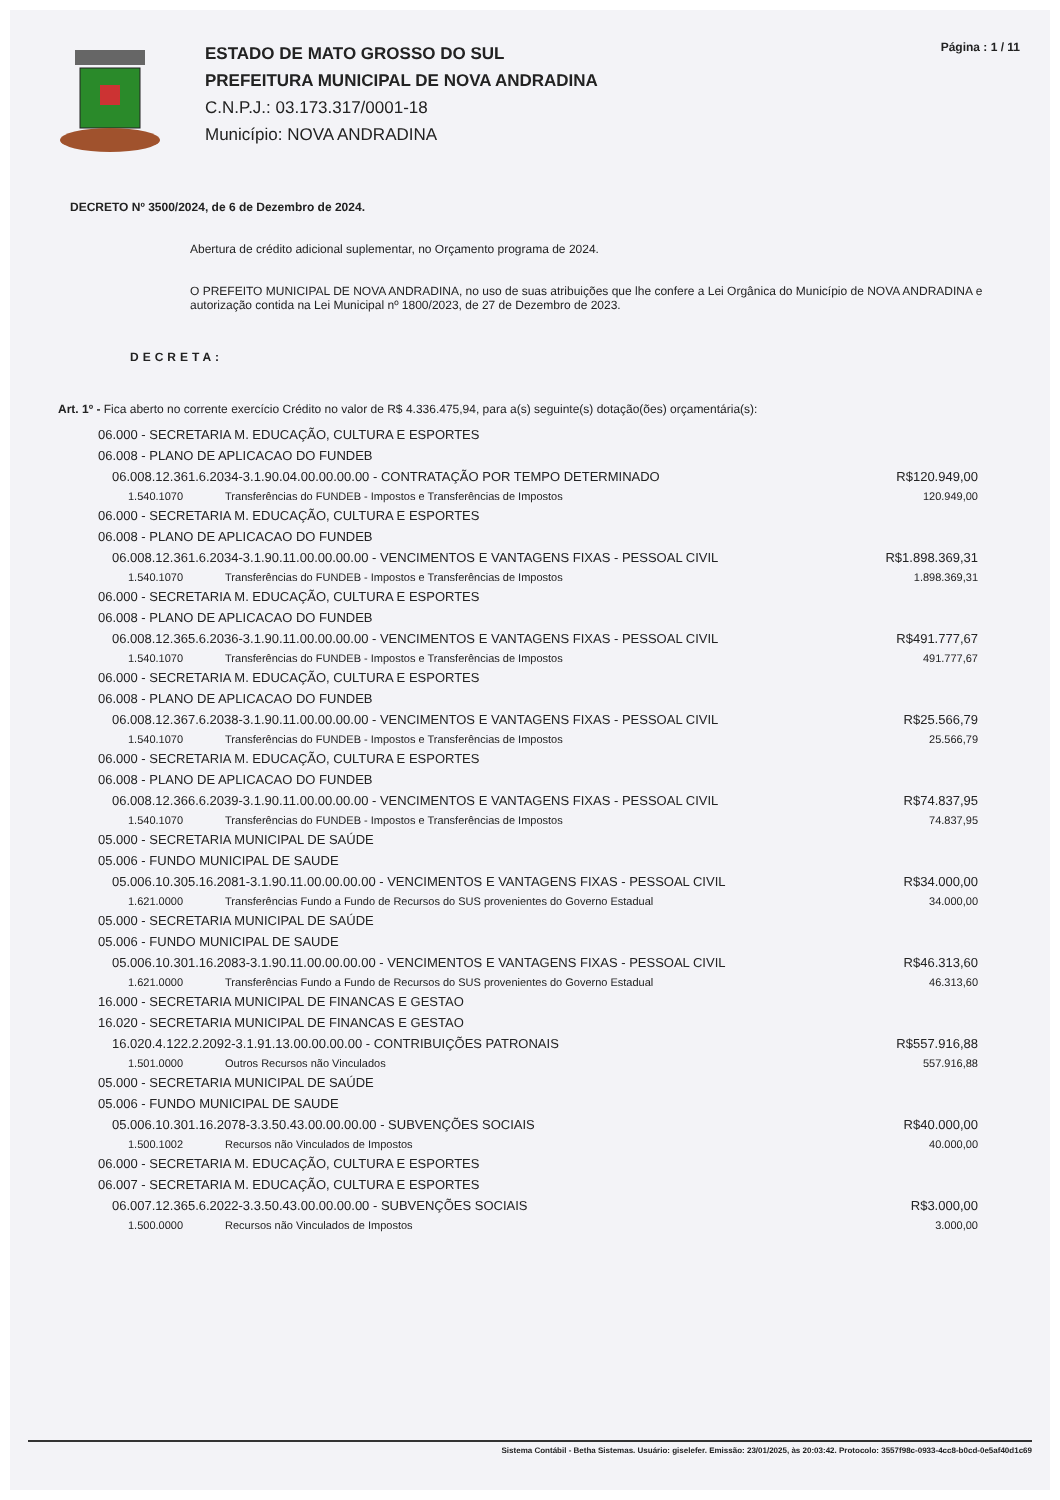ESTADO DE MATO GROSSO DO SUL
PREFEITURA MUNICIPAL DE NOVA ANDRADINA
C.N.P.J.: 03.173.317/0001-18
Município: NOVA ANDRADINA
Página : 1 / 11
DECRETO Nº 3500/2024, de 6 de Dezembro de 2024.
Abertura de crédito adicional suplementar, no Orçamento programa de 2024.
O PREFEITO MUNICIPAL DE NOVA ANDRADINA, no uso de suas atribuições que lhe confere a Lei Orgânica do Município de NOVA ANDRADINA e autorização contida na Lei Municipal nº 1800/2023, de 27 de Dezembro de 2023.
DECRETA:
Art. 1º - Fica aberto no corrente exercício Crédito no valor de R$ 4.336.475,94, para a(s) seguinte(s) dotação(ões) orçamentária(s):
| 06.000 - SECRETARIA M. EDUCAÇÃO, CULTURA E ESPORTES | | |
| 06.008 - PLANO DE APLICACAO DO FUNDEB | | |
| 06.008.12.361.6.2034-3.1.90.04.00.00.00.00 - CONTRATAÇÃO POR TEMPO DETERMINADO | | R$120.949,00 |
| 1.540.1070 | Transferências do FUNDEB - Impostos e Transferências de Impostos | 120.949,00 |
| 06.000 - SECRETARIA M. EDUCAÇÃO, CULTURA E ESPORTES | | |
| 06.008 - PLANO DE APLICACAO DO FUNDEB | | |
| 06.008.12.361.6.2034-3.1.90.11.00.00.00.00 - VENCIMENTOS E VANTAGENS FIXAS - PESSOAL CIVIL | | R$1.898.369,31 |
| 1.540.1070 | Transferências do FUNDEB - Impostos e Transferências de Impostos | 1.898.369,31 |
| 06.000 - SECRETARIA M. EDUCAÇÃO, CULTURA E ESPORTES | | |
| 06.008 - PLANO DE APLICACAO DO FUNDEB | | |
| 06.008.12.365.6.2036-3.1.90.11.00.00.00.00 - VENCIMENTOS E VANTAGENS FIXAS - PESSOAL CIVIL | | R$491.777,67 |
| 1.540.1070 | Transferências do FUNDEB - Impostos e Transferências de Impostos | 491.777,67 |
| 06.000 - SECRETARIA M. EDUCAÇÃO, CULTURA E ESPORTES | | |
| 06.008 - PLANO DE APLICACAO DO FUNDEB | | |
| 06.008.12.367.6.2038-3.1.90.11.00.00.00.00 - VENCIMENTOS E VANTAGENS FIXAS - PESSOAL CIVIL | | R$25.566,79 |
| 1.540.1070 | Transferências do FUNDEB - Impostos e Transferências de Impostos | 25.566,79 |
| 06.000 - SECRETARIA M. EDUCAÇÃO, CULTURA E ESPORTES | | |
| 06.008 - PLANO DE APLICACAO DO FUNDEB | | |
| 06.008.12.366.6.2039-3.1.90.11.00.00.00.00 - VENCIMENTOS E VANTAGENS FIXAS - PESSOAL CIVIL | | R$74.837,95 |
| 1.540.1070 | Transferências do FUNDEB - Impostos e Transferências de Impostos | 74.837,95 |
| 05.000 - SECRETARIA MUNICIPAL DE SAÚDE | | |
| 05.006 - FUNDO MUNICIPAL DE SAUDE | | |
| 05.006.10.305.16.2081-3.1.90.11.00.00.00.00 - VENCIMENTOS E VANTAGENS FIXAS - PESSOAL CIVIL | | R$34.000,00 |
| 1.621.0000 | Transferências Fundo a Fundo de Recursos do SUS provenientes do Governo Estadual | 34.000,00 |
| 05.000 - SECRETARIA MUNICIPAL DE SAÚDE | | |
| 05.006 - FUNDO MUNICIPAL DE SAUDE | | |
| 05.006.10.301.16.2083-3.1.90.11.00.00.00.00 - VENCIMENTOS E VANTAGENS FIXAS - PESSOAL CIVIL | | R$46.313,60 |
| 1.621.0000 | Transferências Fundo a Fundo de Recursos do SUS provenientes do Governo Estadual | 46.313,60 |
| 16.000 - SECRETARIA MUNICIPAL DE FINANCAS E GESTAO | | |
| 16.020 - SECRETARIA MUNICIPAL DE FINANCAS E GESTAO | | |
| 16.020.4.122.2.2092-3.1.91.13.00.00.00.00 - CONTRIBUIÇÕES PATRONAIS | | R$557.916,88 |
| 1.501.0000 | Outros Recursos não Vinculados | 557.916,88 |
| 05.000 - SECRETARIA MUNICIPAL DE SAÚDE | | |
| 05.006 - FUNDO MUNICIPAL DE SAUDE | | |
| 05.006.10.301.16.2078-3.3.50.43.00.00.00.00 - SUBVENÇÕES SOCIAIS | | R$40.000,00 |
| 1.500.1002 | Recursos não Vinculados de Impostos | 40.000,00 |
| 06.000 - SECRETARIA M. EDUCAÇÃO, CULTURA E ESPORTES | | |
| 06.007 - SECRETARIA M. EDUCAÇÃO, CULTURA E ESPORTES | | |
| 06.007.12.365.6.2022-3.3.50.43.00.00.00.00 - SUBVENÇÕES SOCIAIS | | R$3.000,00 |
| 1.500.0000 | Recursos não Vinculados de Impostos | 3.000,00 |
Sistema Contábil - Betha Sistemas. Usuário: giselefer. Emissão: 23/01/2025, às 20:03:42. Protocolo: 3557f98c-0933-4cc8-b0cd-0e5af40d1c69